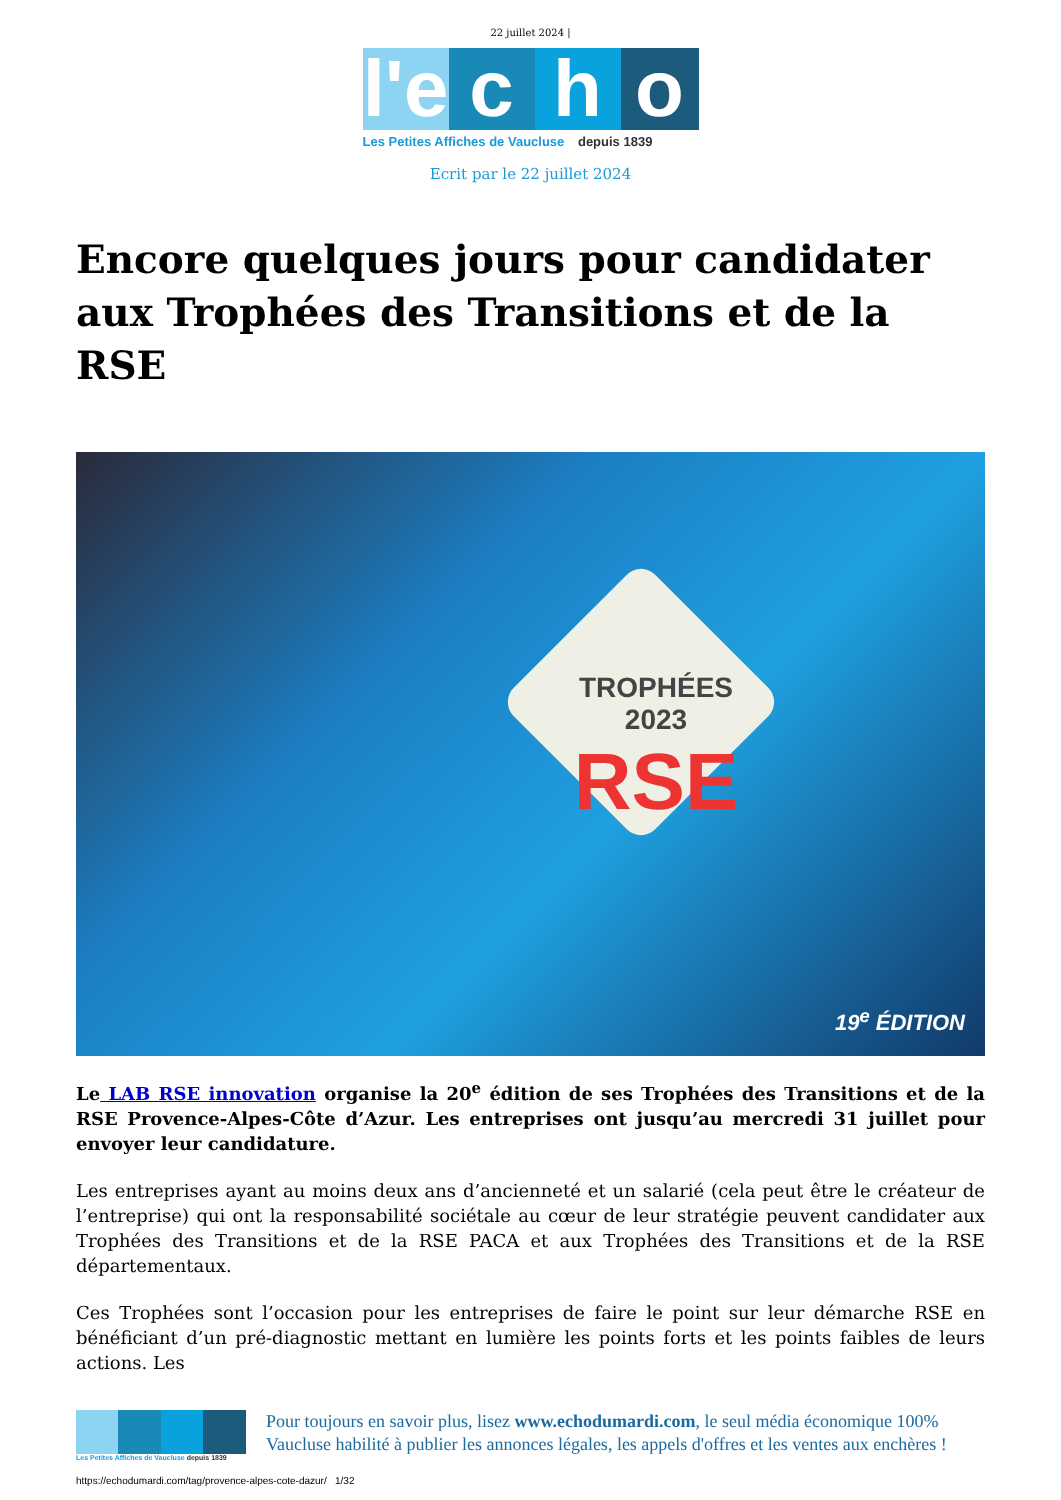22 juillet 2024 |
l'e
c h o
Les Petites Affiches de Vaucluse depuis 1839
Ecrit par le 22 juillet 2024
Encore quelques jours pour candidater aux Trophées des Transitions et de la RSE
TROPHÉES 2023
RSE
19<sup>e</sup> ÉDITION
Le LAB RSE innovation organise la 20<sup>e</sup> édition de ses Trophées des Transitions et de la RSE Provence-Alpes-Côte d’Azur. Les entreprises ont jusqu’au mercredi 31 juillet pour envoyer leur candidature.
Les entreprises ayant au moins deux ans d’ancienneté et un salarié (cela peut être le créateur de l’entreprise) qui ont la responsabilité sociétale au cœur de leur stratégie peuvent candidater aux Trophées des Transitions et de la RSE PACA et aux Trophées des Transitions et de la RSE départementaux.
Ces Trophées sont l’occasion pour les entreprises de faire le point sur leur démarche RSE en bénéficiant d’un pré-diagnostic mettant en lumière les points forts et les points faibles de leurs actions. Les
Les Petites Affiches de Vaucluse depuis 1839
Pour toujours en savoir plus, lisez www.echodumardi.com, le seul média économique 100% Vaucluse habilité à publier les annonces légales, les appels d'offres et les ventes aux enchères !
https://echodumardi.com/tag/provence-alpes-cote-dazur/ 1/32